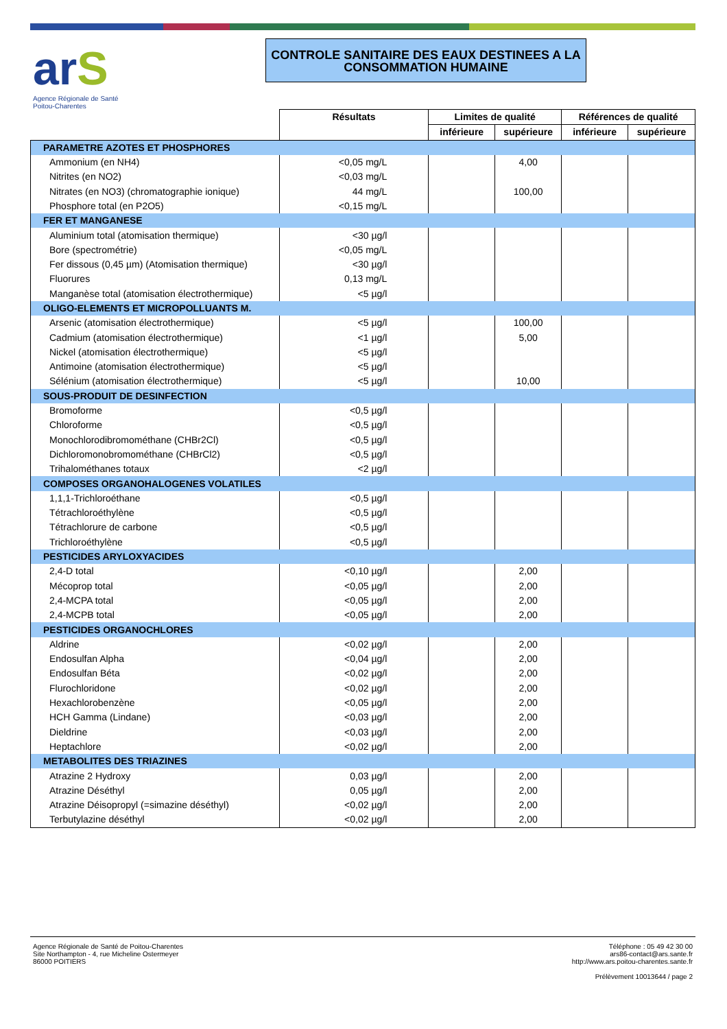arS
Agence Régionale de Santé
Poitou-Charentes
CONTROLE SANITAIRE DES EAUX DESTINEES A LA CONSOMMATION HUMAINE
| | Résultats | Limites de qualité | | Références de qualité | |
| | | inférieure | supérieure | inférieure | supérieure |
| PARAMETRE AZOTES ET PHOSPHORES | | | | | |
| Ammonium (en NH4) | <0,05 mg/L | | 4,00 | | |
| Nitrites (en NO2) | <0,03 mg/L | | | | |
| Nitrates (en NO3) (chromatographie ionique) | 44 mg/L | | 100,00 | | |
| Phosphore total (en P2O5) | <0,15 mg/L | | | | |
| FER ET MANGANESE | | | | | |
| Aluminium total (atomisation thermique) | <30 µg/l | | | | |
| Bore (spectrométrie) | <0,05 mg/L | | | | |
| Fer dissous (0,45 µm) (Atomisation thermique) | <30 µg/l | | | | |
| Fluorures | 0,13 mg/L | | | | |
| Manganèse total (atomisation électrothermique) | <5 µg/l | | | | |
| OLIGO-ELEMENTS ET MICROPOLLUANTS M. | | | | | |
| Arsenic (atomisation électrothermique) | <5 µg/l | | 100,00 | | |
| Cadmium (atomisation électrothermique) | <1 µg/l | | 5,00 | | |
| Nickel (atomisation électrothermique) | <5 µg/l | | | | |
| Antimoine (atomisation électrothermique) | <5 µg/l | | | | |
| Sélénium (atomisation électrothermique) | <5 µg/l | | 10,00 | | |
| SOUS-PRODUIT DE DESINFECTION | | | | | |
| Bromoforme | <0,5 µg/l | | | | |
| Chloroforme | <0,5 µg/l | | | | |
| Monochlorodibromométhane (CHBr2Cl) | <0,5 µg/l | | | | |
| Dichloromonobromométhane (CHBrCl2) | <0,5 µg/l | | | | |
| Trihalométhanes totaux | <2 µg/l | | | | |
| COMPOSES ORGANOHALOGENES VOLATILES | | | | | |
| 1,1,1-Trichloroéthane | <0,5 µg/l | | | | |
| Tétrachloroéthylène | <0,5 µg/l | | | | |
| Tétrachlorure de carbone | <0,5 µg/l | | | | |
| Trichloroéthylène | <0,5 µg/l | | | | |
| PESTICIDES ARYLOXYACIDES | | | | | |
| 2,4-D total | <0,10 µg/l | | 2,00 | | |
| Mécoprop total | <0,05 µg/l | | 2,00 | | |
| 2,4-MCPA total | <0,05 µg/l | | 2,00 | | |
| 2,4-MCPB total | <0,05 µg/l | | 2,00 | | |
| PESTICIDES ORGANOCHLORES | | | | | |
| Aldrine | <0,02 µg/l | | 2,00 | | |
| Endosulfan Alpha | <0,04 µg/l | | 2,00 | | |
| Endosulfan Béta | <0,02 µg/l | | 2,00 | | |
| Flurochloridone | <0,02 µg/l | | 2,00 | | |
| Hexachlorobenzène | <0,05 µg/l | | 2,00 | | |
| HCH Gamma (Lindane) | <0,03 µg/l | | 2,00 | | |
| Dieldrine | <0,03 µg/l | | 2,00 | | |
| Heptachlore | <0,02 µg/l | | 2,00 | | |
| METABOLITES DES TRIAZINES | | | | | |
| Atrazine 2 Hydroxy | 0,03 µg/l | | 2,00 | | |
| Atrazine Déséthyl | 0,05 µg/l | | 2,00 | | |
| Atrazine Déisopropyl (=simazine déséthyl) | <0,02 µg/l | | 2,00 | | |
| Terbutylazine déséthyl | <0,02 µg/l | | 2,00 | | |
Agence Régionale de Santé de Poitou-Charentes
Site Northampton - 4, rue Micheline Ostermeyer
86000 POITIERS
Téléphone : 05 49 42 30 00
ars86-contact@ars.sante.fr
http://www.ars.poitou-charentes.sante.fr
Prélèvement 10013644 / page 2